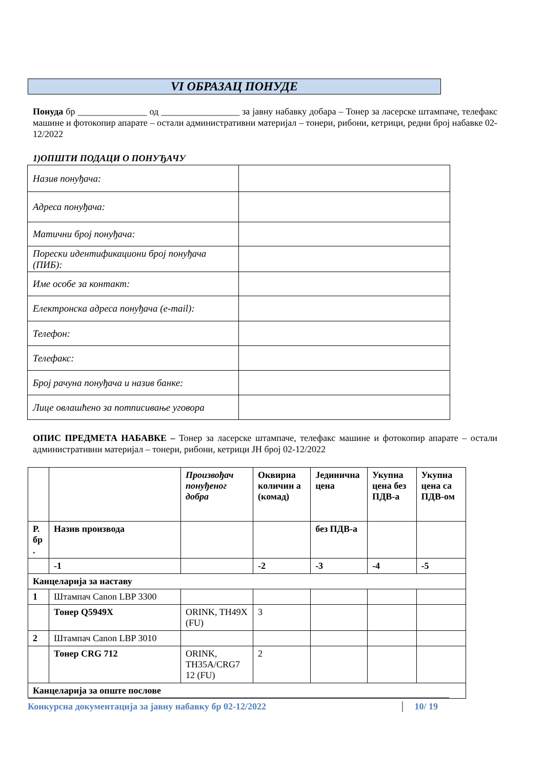VI ОБРАЗАЦ ПОНУДЕ
Понуда бр _______________ од _________________ за јавну набавку добара – Тонер за ласерске штампаче, телефакс машине и фотокопир апарате – остали административни материјал – тонери, рибони, кетрици, редни број набавке 02-12/2022
1)ОПШТИ ПОДАЦИ О ПОНУЂАЧУ
| Назив понуђача: | |
| Адреса понуђача: | |
| Матични број понуђача: | |
| Порески идентификациони број понуђача (ПИБ): | |
| Име особе за контакт: | |
| Електронска адреса понуђача (e-mail): | |
| Телефон: | |
| Телефакс: | |
| Број рачуна понуђача и назив банке: | |
| Лице овлашћено за потписивање уговора | |
ОПИС ПРЕДМЕТА НАБАВКЕ – Тонер за ласерске штампаче, телефакс машине и фотокопир апарате – остали административни материјал – тонери, рибони, кетрици ЈН број 02-12/2022
| | | Произвођач понуђеног добра | Оквирна количин а (комад) | Јединична цена | Укупна цена без ПДВ-а | Укупна цена са ПДВ-ом |
| Р. бр . | Назив производа | | | без ПДВ-а | | |
| | -1 | | -2 | -3 | -4 | -5 |
| Канцеларија за наставу | | | | | | |
| 1 | Штампач Canon LBP 3300 | | | | | |
| | Тонер Q5949X | ORINK, TH49X (FU) | 3 | | | |
| 2 | Штампач Canon LBP 3010 | | | | | |
| | Тонер CRG 712 | ORINK, TH35A/CRG7 12 (FU) | 2 | | | |
| Канцеларија за опште послове | | | | | | |
Конкурсна документација за јавну набавку бр 02-12/2022 10/ 19